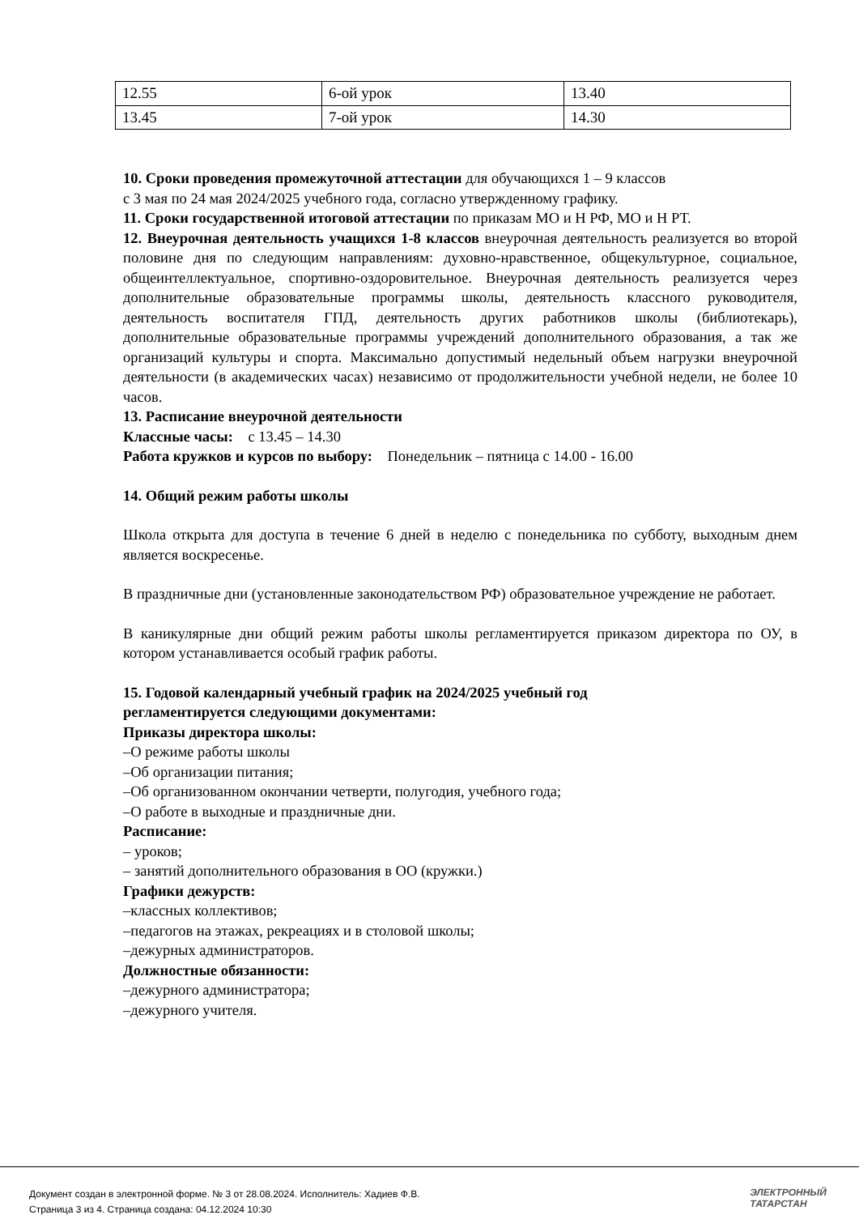| 12.55 | 6-ой урок | 13.40 |
| 13.45 | 7-ой урок | 14.30 |
10. Сроки проведения промежуточной аттестации для обучающихся 1 – 9 классов
с 3 мая по 24 мая 2024/2025 учебного года, согласно утвержденному графику.
11. Сроки государственной итоговой аттестации по приказам МО и Н РФ, МО и Н РТ.
12. Внеурочная деятельность учащихся 1-8 классов внеурочная деятельность реализуется во второй половине дня по следующим направлениям: духовно-нравственное, общекультурное, социальное, общеинтеллектуальное, спортивно-оздоровительное. Внеурочная деятельность реализуется через дополнительные образовательные программы школы, деятельность классного руководителя, деятельность воспитателя ГПД, деятельность других работников школы (библиотекарь), дополнительные образовательные программы учреждений дополнительного образования, а так же организаций культуры и спорта. Максимально допустимый недельный объем нагрузки внеурочной деятельности (в академических часах) независимо от продолжительности учебной недели, не более 10 часов.
13. Расписание внеурочной деятельности
Классные часы: с 13.45 – 14.30
Работа кружков и курсов по выбору: Понедельник – пятница с 14.00 - 16.00
14. Общий режим работы школы
Школа открыта для доступа в течение 6 дней в неделю с понедельника по субботу, выходным днем является воскресенье.
В праздничные дни (установленные законодательством РФ) образовательное учреждение не работает.
В каникулярные дни общий режим работы школы регламентируется приказом директора по ОУ, в котором устанавливается особый график работы.
15. Годовой календарный учебный график на 2024/2025 учебный год
регламентируется следующими документами:
Приказы директора школы:
–О режиме работы школы
–Об организации питания;
–Об организованном окончании четверти, полугодия, учебного года;
–О работе в выходные и праздничные дни.
Расписание:
– уроков;
– занятий дополнительного образования в ОО (кружки.)
Графики дежурств:
–классных коллективов;
–педагогов на этажах, рекреациях и в столовой школы;
–дежурных администраторов.
Должностные обязанности:
–дежурного администратора;
–дежурного учителя.
Документ создан в электронной форме. № 3 от 28.08.2024. Исполнитель: Хадиев Ф.В.
Страница 3 из 4. Страница создана: 04.12.2024 10:30
ЭЛЕКТРОННЫЙ
ТАТАРСТАН